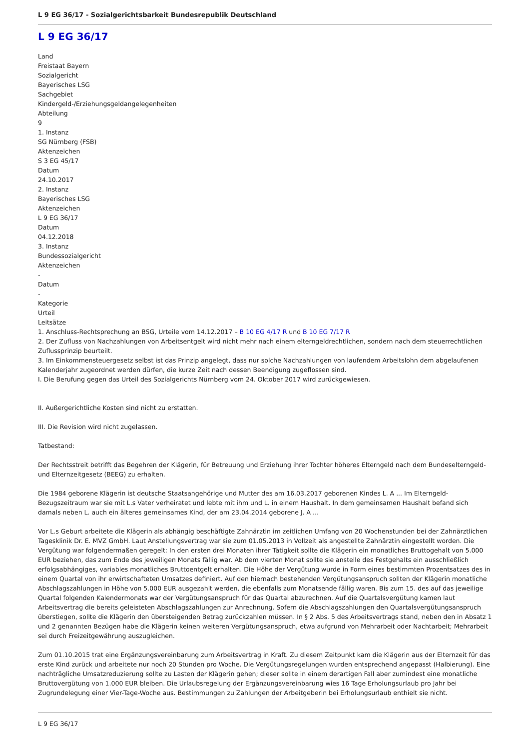L 9 EG 36/17 - Sozialgerichtsbarkeit Bundesrepublik Deutschland
L 9 EG 36/17
Land
Freistaat Bayern
Sozialgericht
Bayerisches LSG
Sachgebiet
Kindergeld-/Erziehungsgeldangelegenheiten
Abteilung
9
1. Instanz
SG Nürnberg (FSB)
Aktenzeichen
S 3 EG 45/17
Datum
24.10.2017
2. Instanz
Bayerisches LSG
Aktenzeichen
L 9 EG 36/17
Datum
04.12.2018
3. Instanz
Bundessozialgericht
Aktenzeichen
-
Datum
-
Kategorie
Urteil
Leitsätze
1. Anschluss-Rechtsprechung an BSG, Urteile vom 14.12.2017 – B 10 EG 4/17 R und B 10 EG 7/17 R
2. Der Zufluss von Nachzahlungen von Arbeitsentgelt wird nicht mehr nach einem elterngeldrechtlichen, sondern nach dem steuerrechtlichen Zuflussprinzip beurteilt.
3. Im Einkommensteuergesetz selbst ist das Prinzip angelegt, dass nur solche Nachzahlungen von laufendem Arbeitslohn dem abgelaufenen Kalenderjahr zugeordnet werden dürfen, die kurze Zeit nach dessen Beendigung zugeflossen sind.
I. Die Berufung gegen das Urteil des Sozialgerichts Nürnberg vom 24. Oktober 2017 wird zurückgewiesen.
II. Außergerichtliche Kosten sind nicht zu erstatten.
III. Die Revision wird nicht zugelassen.
Tatbestand:
Der Rechtsstreit betrifft das Begehren der Klägerin, für Betreuung und Erziehung ihrer Tochter höheres Elterngeld nach dem Bundeselterngeld- und Elternzeitgesetz (BEEG) zu erhalten.
Die 1984 geborene Klägerin ist deutsche Staatsangehörige und Mutter des am 16.03.2017 geborenen Kindes L. A ... Im Elterngeld-Bezugszeitraum war sie mit L.s Vater verheiratet und lebte mit ihm und L. in einem Haushalt. In dem gemeinsamen Haushalt befand sich damals neben L. auch ein älteres gemeinsames Kind, der am 23.04.2014 geborene J. A ...
Vor L.s Geburt arbeitete die Klägerin als abhängig beschäftigte Zahnärztin im zeitlichen Umfang von 20 Wochenstunden bei der Zahnärztlichen Tagesklinik Dr. E. MVZ GmbH. Laut Anstellungsvertrag war sie zum 01.05.2013 in Vollzeit als angestellte Zahnärztin eingestellt worden. Die Vergütung war folgendermaßen geregelt: In den ersten drei Monaten ihrer Tätigkeit sollte die Klägerin ein monatliches Bruttogehalt von 5.000 EUR beziehen, das zum Ende des jeweiligen Monats fällig war. Ab dem vierten Monat sollte sie anstelle des Festgehalts ein ausschließlich erfolgsabhängiges, variables monatliches Bruttoentgelt erhalten. Die Höhe der Vergütung wurde in Form eines bestimmten Prozentsatzes des in einem Quartal von ihr erwirtschafteten Umsatzes definiert. Auf den hiernach bestehenden Vergütungsanspruch sollten der Klägerin monatliche Abschlagszahlungen in Höhe von 5.000 EUR ausgezahlt werden, die ebenfalls zum Monatsende fällig waren. Bis zum 15. des auf das jeweilige Quartal folgenden Kalendermonats war der Vergütungsanspruch für das Quartal abzurechnen. Auf die Quartalsvergütung kamen laut Arbeitsvertrag die bereits geleisteten Abschlagszahlungen zur Anrechnung. Sofern die Abschlagszahlungen den Quartalsvergütungsanspruch überstiegen, sollte die Klägerin den übersteigenden Betrag zurückzahlen müssen. In § 2 Abs. 5 des Arbeitsvertrags stand, neben den in Absatz 1 und 2 genannten Bezügen habe die Klägerin keinen weiteren Vergütungsanspruch, etwa aufgrund von Mehrarbeit oder Nachtarbeit; Mehrarbeit sei durch Freizeitgewährung auszugleichen.
Zum 01.10.2015 trat eine Ergänzungsvereinbarung zum Arbeitsvertrag in Kraft. Zu diesem Zeitpunkt kam die Klägerin aus der Elternzeit für das erste Kind zurück und arbeitete nur noch 20 Stunden pro Woche. Die Vergütungsregelungen wurden entsprechend angepasst (Halbierung). Eine nachträgliche Umsatzreduzierung sollte zu Lasten der Klägerin gehen; dieser sollte in einem derartigen Fall aber zumindest eine monatliche Bruttovergütung von 1.000 EUR bleiben. Die Urlaubsregelung der Ergänzungsvereinbarung wies 16 Tage Erholungsurlaub pro Jahr bei Zugrundelegung einer Vier-Tage-Woche aus. Bestimmungen zu Zahlungen der Arbeitgeberin bei Erholungsurlaub enthielt sie nicht.
L 9 EG 36/17